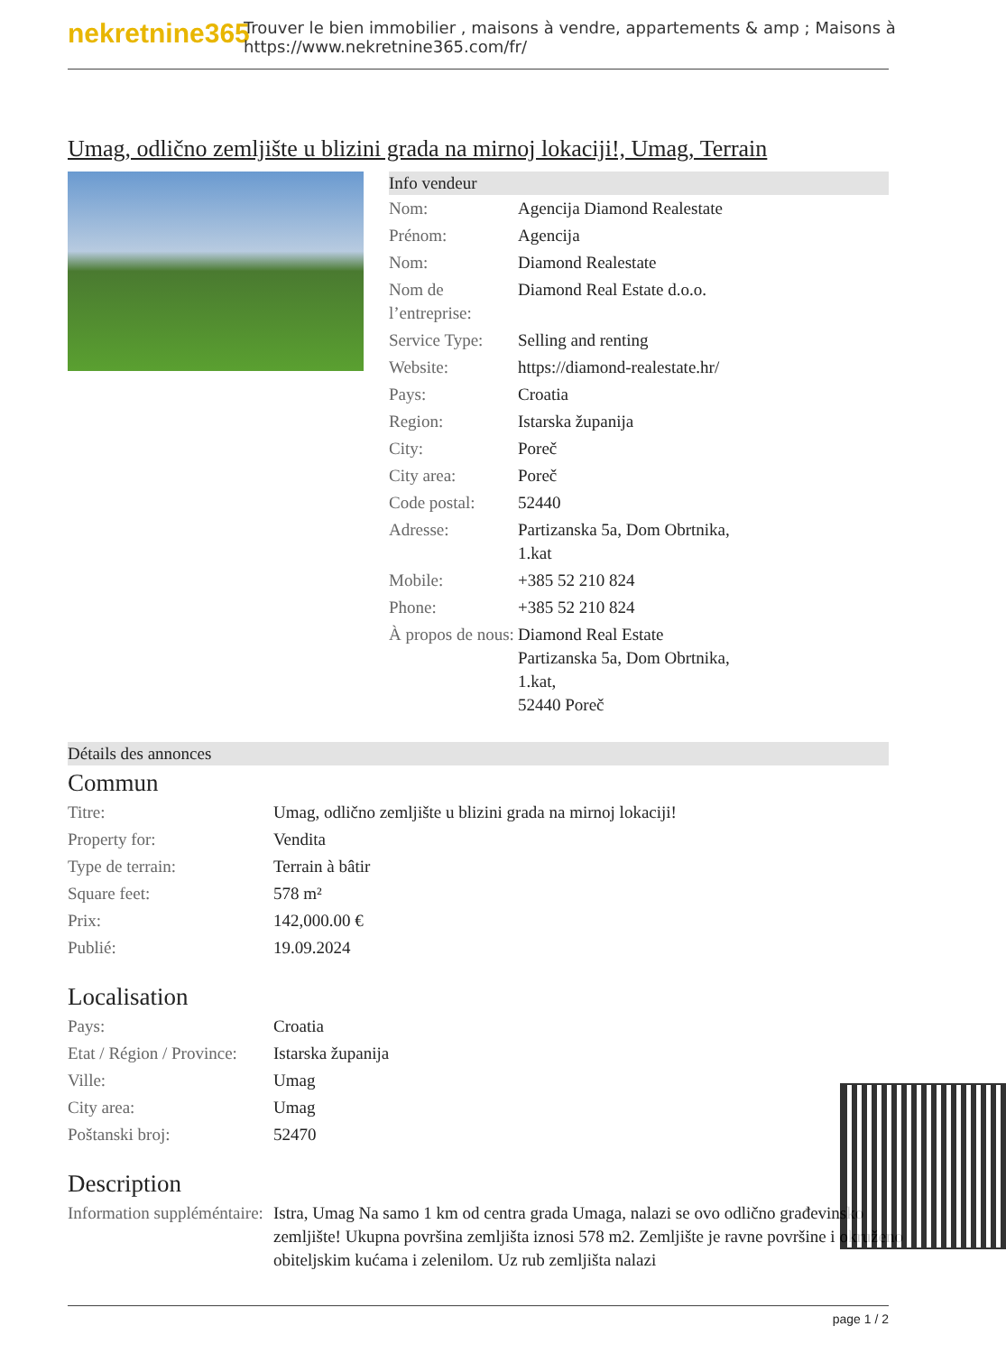nekretnine365
Trouver le bien immobilier , maisons à vendre, appartements & amp ; Maisons à
https://www.nekretnine365.com/fr/
Umag, odlično zemljište u blizini grada na mirnoj lokaciji!, Umag, Terrain
Info vendeur
| Nom: | Agencija Diamond Realestate |
| Prénom: | Agencija |
| Nom: | Diamond Realestate |
| Nom de l’entreprise: | Diamond Real Estate d.o.o. |
| Service Type: | Selling and renting |
| Website: | https://diamond-realestate.hr/ |
| Pays: | Croatia |
| Region: | Istarska županija |
| City: | Poreč |
| City area: | Poreč |
| Code postal: | 52440 |
| Adresse: | Partizanska 5a, Dom Obrtnika, 1.kat |
| Mobile: | +385 52 210 824 |
| Phone: | +385 52 210 824 |
| À propos de nous: | Diamond Real Estate Partizanska 5a, Dom Obrtnika, 1.kat, 52440 Poreč |
Détails des annonces
Commun
| Titre: | Umag, odlično zemljište u blizini grada na mirnoj lokaciji! |
| Property for: | Vendita |
| Type de terrain: | Terrain à bâtir |
| Square feet: | 578 m² |
| Prix: | 142,000.00 € |
| Publié: | 19.09.2024 |
Localisation
| Pays: | Croatia |
| Etat / Région / Province: | Istarska županija |
| Ville: | Umag |
| City area: | Umag |
| Poštanski broj: | 52470 |
Description
| Information suppléméntaire: | Istra, Umag Na samo 1 km od centra grada Umaga, nalazi se ovo odlično građevinsko zemljište! Ukupna površina zemljišta iznosi 578 m2. Zemljište je ravne površine i okruženo obiteljskim kućama i zelenilom. Uz rub zemljišta nalazi |
page 1 / 2